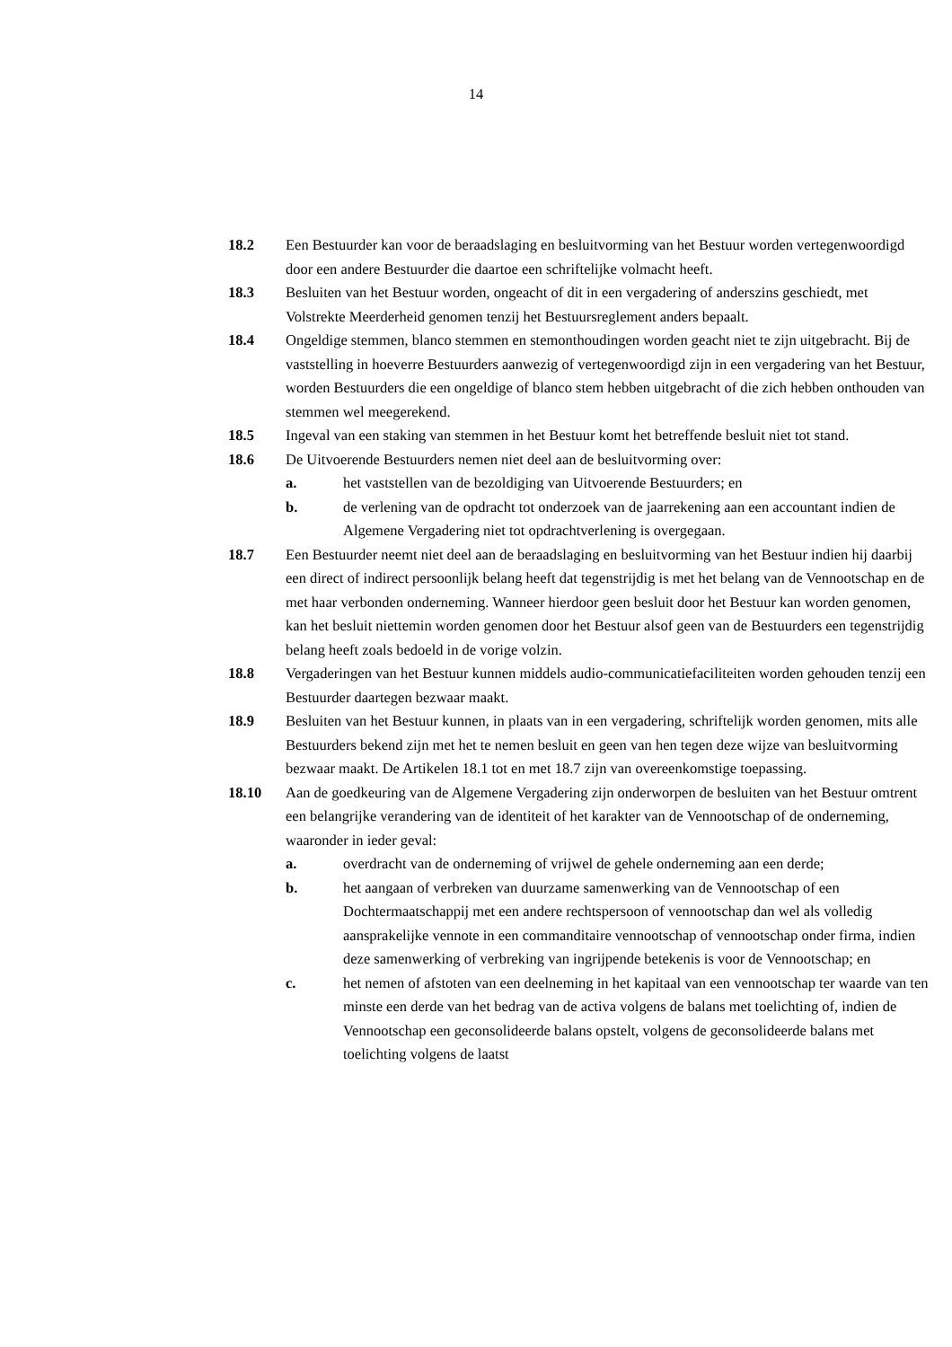14
18.2 Een Bestuurder kan voor de beraadslaging en besluitvorming van het Bestuur worden vertegenwoordigd door een andere Bestuurder die daartoe een schriftelijke volmacht heeft.
18.3 Besluiten van het Bestuur worden, ongeacht of dit in een vergadering of anderszins geschiedt, met Volstrekte Meerderheid genomen tenzij het Bestuursreglement anders bepaalt.
18.4 Ongeldige stemmen, blanco stemmen en stemonthoudingen worden geacht niet te zijn uitgebracht. Bij de vaststelling in hoeverre Bestuurders aanwezig of vertegenwoordigd zijn in een vergadering van het Bestuur, worden Bestuurders die een ongeldige of blanco stem hebben uitgebracht of die zich hebben onthouden van stemmen wel meegerekend.
18.5 Ingeval van een staking van stemmen in het Bestuur komt het betreffende besluit niet tot stand.
18.6 De Uitvoerende Bestuurders nemen niet deel aan de besluitvorming over:
a. het vaststellen van de bezoldiging van Uitvoerende Bestuurders; en
b. de verlening van de opdracht tot onderzoek van de jaarrekening aan een accountant indien de Algemene Vergadering niet tot opdrachtverlening is overgegaan.
18.7 Een Bestuurder neemt niet deel aan de beraadslaging en besluitvorming van het Bestuur indien hij daarbij een direct of indirect persoonlijk belang heeft dat tegenstrijdig is met het belang van de Vennootschap en de met haar verbonden onderneming. Wanneer hierdoor geen besluit door het Bestuur kan worden genomen, kan het besluit niettemin worden genomen door het Bestuur alsof geen van de Bestuurders een tegenstrijdig belang heeft zoals bedoeld in de vorige volzin.
18.8 Vergaderingen van het Bestuur kunnen middels audio-communicatiefaciliteiten worden gehouden tenzij een Bestuurder daartegen bezwaar maakt.
18.9 Besluiten van het Bestuur kunnen, in plaats van in een vergadering, schriftelijk worden genomen, mits alle Bestuurders bekend zijn met het te nemen besluit en geen van hen tegen deze wijze van besluitvorming bezwaar maakt. De Artikelen 18.1 tot en met 18.7 zijn van overeenkomstige toepassing.
18.10 Aan de goedkeuring van de Algemene Vergadering zijn onderworpen de besluiten van het Bestuur omtrent een belangrijke verandering van de identiteit of het karakter van de Vennootschap of de onderneming, waaronder in ieder geval:
a. overdracht van de onderneming of vrijwel de gehele onderneming aan een derde;
b. het aangaan of verbreken van duurzame samenwerking van de Vennootschap of een Dochtermaatschappij met een andere rechtspersoon of vennootschap dan wel als volledig aansprakelijke vennote in een commanditaire vennootschap of vennootschap onder firma, indien deze samenwerking of verbreking van ingrijpende betekenis is voor de Vennootschap; en
c. het nemen of afstoten van een deelneming in het kapitaal van een vennootschap ter waarde van ten minste een derde van het bedrag van de activa volgens de balans met toelichting of, indien de Vennootschap een geconsolideerde balans opstelt, volgens de geconsolideerde balans met toelichting volgens de laatst